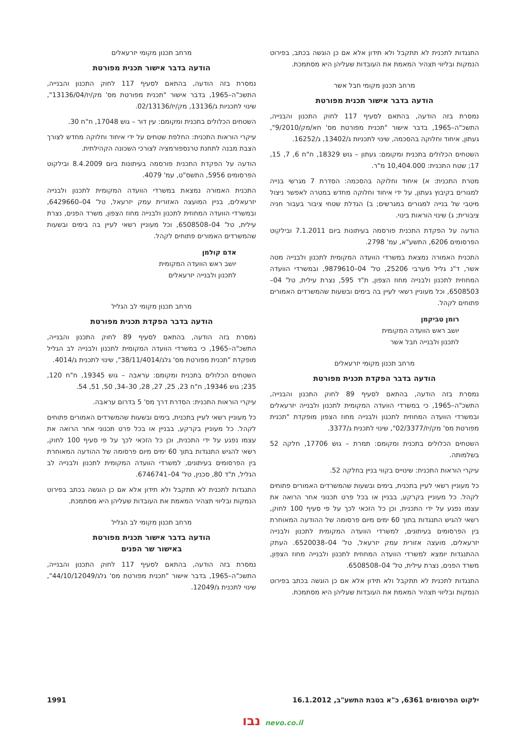התנגדות לתכנית לא תתקבל ולא תידון אלא אם כן הוגשה בכתב, בפירוט הנמקות ובליווי תצהיר המאמת את העובדות שעליהן היא מסתמכת.
מרחב תכנון מקומי חבל אשר
הודעה בדבר אישור תכנית מפורטת
נמסרת בזה הודעה, בהתאם לסעיף 117 לחוק התכנון והבנייה, התשכ"ה–1965, בדבר אישור "תכנית מפורטת מס' חא/מק/9/2010", געתון, איחוד וחלוקה בהסכמה, שינוי לתכניות ג/13402, ג/16252.
השטחים הכלולים בתכנית ומקומם: געתון – גוש 18329, ח"ח 6, 7, 15, 17; שטח התכנית: 10,404.000 מ"ר.
מטרת התכנית: א) איחוד וחלוקה בהסכמה: הסדרת 7 מגרשי בנייה למגורים בקיבוץ געתון, על ידי איחוד וחלוקה מחדש במטרה לאפשר ניצול מיטבי של בנייה למגורים במגרשים; ב) הגדלת שטחי ציבור בעבור חניה ציבורית; ג) שינוי הוראות בינוי.
הודעה על הפקדת התכנית פורסמה בעיתונות ביום 7.1.2011 ובילקוט הפרסומים 6206, התשע"א, עמ' 2798.
התכנית האמורה נמצאת במשרדי הוועדה המקומית לתכנון ולבנייה מטה אשר, ד"נ גליל מערבי 25206, טל' 04–9879610, ובמשרדי הוועדה המחוזית לתכנון ולבנייה מחוז הצפון, ת"ד 595, נצרת עילית, טל' 04–6508503, וכל מעוניין רשאי לעיין בה בימים ובשעות שהמשרדים האמורים פתוחים לקהל.
רומן טביקמן
יושב ראש הוועדה המקומית
לתכנון ולבנייה חבל אשר
מרחב תכנון מקומי יזרעאלים
הודעה בדבר הפקדת תכנית מפורטת
נמסרת בזה הודעה, בהתאם לסעיף 89 לחוק התכנון והבנייה, התשכ"ה–1965, כי במשרדי הוועדה המקומית לתכנון ולבנייה יזרעאלים ובמשרדי הוועדה המחוזית לתכנון ולבנייה מחוז הצפון מופקדת "תכנית מפורטת מס' מק/יז/02/3377", שינוי לתכנית ג/3377.
השטחים הכלולים בתכנית ומקומם: תמרת – גוש 17706, חלקה 52 בשלמותה.
עיקרי הוראות התכנית: שינויים בקווי בניין בחלקה 52.
כל מעוניין רשאי לעיין בתכנית, בימים ובשעות שהמשרדים האמורים פתוחים לקהל. כל מעוניין בקרקע, בבניין או בכל פרט תכנוני אחר הרואה את עצמו נפגע על ידי התכנית, וכן כל הזכאי לכך על פי סעיף 100 לחוק, רשאי להגיש התנגדות בתוך 60 ימים מיום פרסומה של ההודעה המאוחרת בין הפרסומים בעיתונים, למשרדי הוועדה המקומית לתכנון ולבנייה יזרעאלים, מועצה אזורית עמק יזרעאל, טל' 04–6520038. העתק ההתנגדות יומצא למשרדי הוועדה המחוזית לתכנון ולבנייה מחוז הצפון, משרד הפנים, נצרת עילית, טל' 04–6508508.
התנגדות לתכנית לא תתקבל ולא תידון אלא אם כן הוגשה בכתב בפירוט הנמקות ובליווי תצהיר המאמת את העובדות שעליהן היא מסתמכת.
מרחב תכנון מקומי יזרעאלים
הודעה בדבר אישור תכנית מפורטת
נמסרת בזה הודעה, בהתאם לסעיף 117 לחוק התכנון והבנייה, התשכ"ה–1965, בדבר אישור "תכנית מפורטת מס' מק/יז/13136/04", שינוי לתכניות ג/13136, מק/יז/02/13136.
השטחים הכלולים בתכנית ומקומם: עין דור – גוש 17048, ח"ח 30.
עיקרי הוראות התכנית: החלפת שטחים על ידי איחוד וחלוקה מחדש לצורך הצבת מבנה לתחנת טרנספורמציה לצורכי השכונה הקהילתית.
הודעה על הפקדת התכנית פורסמה בעיתונות ביום 8.4.2009 ובילקוט הפרסומים 5956, התשס"ט, עמ' 4079.
התכנית האמורה נמצאת במשרדי הוועדה המקומית לתכנון ולבנייה יזרעאלים, בניין המועצה האזורית עמק יזרעאל, טל' 04–6429660, ובמשרדי הוועדה המחוזית לתכנון ולבנייה מחוז הצפון, משרד הפנים, נצרת עילית, טל' 04–6508508, וכל מעוניין רשאי לעיין בה בימים ובשעות שהמשרדים האמורים פתוחים לקהל.
אדם קולמן
יושב ראש הוועדה המקומית
לתכנון ולבנייה יזרעאלים
מרחב תכנון מקומי לב הגליל
הודעה בדבר הפקדת תכנית מפורטת
נמסרת בזה הודעה, בהתאם לסעיף 89 לחוק התכנון והבנייה, התשכ"ה–1965, כי במשרדי הוועדה המקומית לתכנון ולבנייה לב הגליל מופקדת "תכנית מפורטת מס' גלג/38/11/4014", שינוי לתכנית ג/4014.
השטחים הכלולים בתכנית ומקומם: עראבה – גוש 19345, ח"ח 120, 235; גוש 19346, ח"ח 23, 25, 27, 28, 30–34, 50, 51, 54.
עיקרי הוראות התכנית: הסדרת דרך מס' 5 בדרום עראבה.
כל מעוניין רשאי לעיין בתכנית, בימים ובשעות שהמשרדים האמורים פתוחים לקהל. כל מעוניין בקרקע, בבניין או בכל פרט תכנוני אחר הרואה את עצמו נפגע על ידי התכנית, וכן כל הזכאי לכך על פי סעיף 100 לחוק, רשאי להגיש התנגדות בתוך 60 ימים מיום פרסומה של ההודעה המאוחרת בין הפרסומים בעיתונים, למשרדי הוועדה המקומית לתכנון ולבנייה לב הגליל, ת"ד 80, סכנין, טל' 04–6746741.
התנגדות לתכנית לא תתקבל ולא תידון אלא אם כן הוגשה בכתב בפירוט הנמקות ובליווי תצהיר המאמת את העובדות שעליהן היא מסתמכת.
מרחב תכנון מקומי לב הגליל
הודעה בדבר אישור תכנית מפורטת
באישור שר הפנים
נמסרת בזה הודעה, בהתאם לסעיף 117 לחוק התכנון והבנייה, התשכ"ה–1965, בדבר אישור "תכנית מפורטת מס' גלג/44/10/12049", שינוי לתכנית ג/12049.
ילקוט הפרסומים 6361, כ"א בטבת התשע"ב, 16.1.2012 1991
נבו nevo.co.il